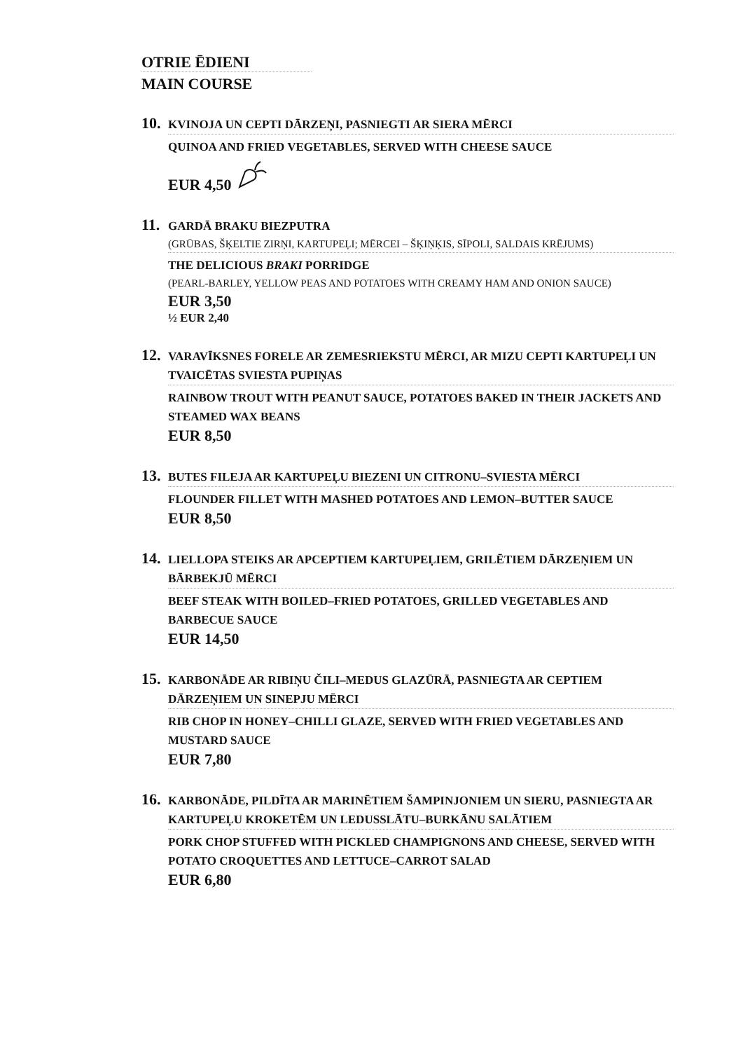OTRIE ĒDIENI
MAIN COURSE
10.
KVINOJA UN CEPTI DĀRZEŅI, PASNIEGTI AR SIERA MĒRCI
QUINOA AND FRIED VEGETABLES, SERVED WITH CHEESE SAUCE
EUR 4,50
11.
GARDĀ BRAKU BIEZPUTRA
(GRŪBAS, ŠĶELTIE ZIRŅI, KARTUPEĻI; MĒRCEI – ŠĶIŅĶIS, SĪPOLI, SALDAIS KRĒJUMS)
THE DELICIOUS BRAKI PORRIDGE
(PEARL-BARLEY, YELLOW PEAS AND POTATOES WITH CREAMY HAM AND ONION SAUCE)
EUR 3,50
½ EUR 2,40
12.
VARAVĪKSNES FORELE AR ZEMESRIEKSTU MĒRCI, AR MIZU CEPTI KARTUPEĻI UN TVAICĒTAS SVIESTA PUPIŅAS
RAINBOW TROUT WITH PEANUT SAUCE, POTATOES BAKED IN THEIR JACKETS AND STEAMED WAX BEANS
EUR 8,50
13.
BUTES FILEJA AR KARTUPEĻU BIEZENI UN CITRONU–SVIESTA MĒRCI
FLOUNDER FILLET WITH MASHED POTATOES AND LEMON–BUTTER SAUCE
EUR 8,50
14.
LIELLOPA STEIKS AR APCEPTIEM KARTUPEĻIEM, GRILĒTIEM DĀRZEŅIEM UN BĀRBEKJŪ MĒRCI
BEEF STEAK WITH BOILED–FRIED POTATOES, GRILLED VEGETABLES AND BARBECUE SAUCE
EUR 14,50
15.
KARBONĀDE AR RIBIŅU ČILI–MEDUS GLAZŪRĀ, PASNIEGTA AR CEPTIEM DĀRZEŅIEM UN SINEPJU MĒRCI
RIB CHOP IN HONEY–CHILLI GLAZE, SERVED WITH FRIED VEGETABLES AND MUSTARD SAUCE
EUR 7,80
16.
KARBONĀDE, PILDĪTA AR MARINĒTIEM ŠAMPINJONIEM UN SIERU, PASNIEGTA AR KARTUPEĻU KROKETĒM UN LEDUSSLĀTU–BURKĀNU SALĀTIEM
PORK CHOP STUFFED WITH PICKLED CHAMPIGNONS AND CHEESE, SERVED WITH POTATO CROQUETTES AND LETTUCE–CARROT SALAD
EUR 6,80